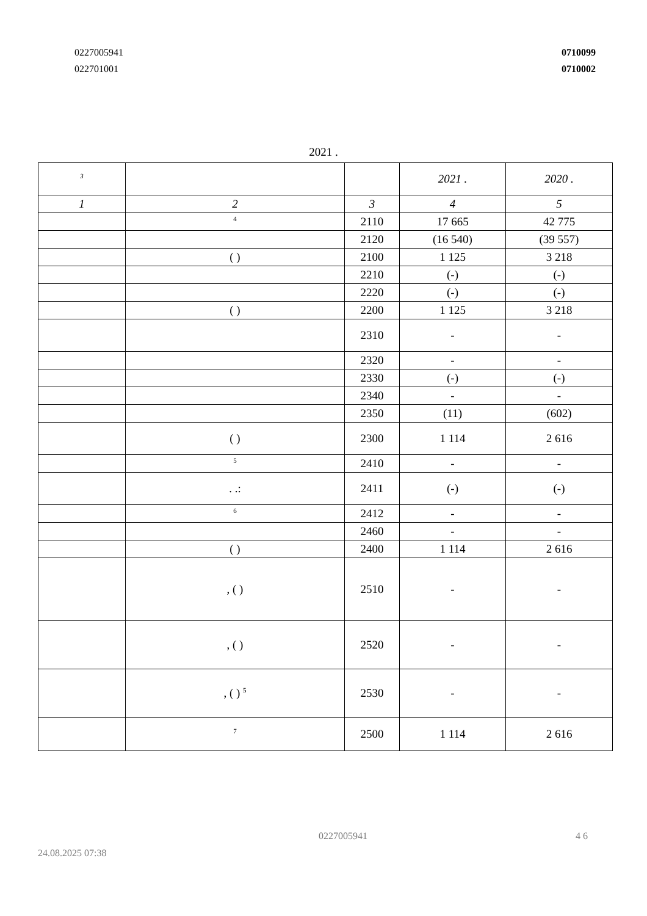0227005941 0710099
022701001 0710002
2021 .
| <sup>3</sup> | | | 2021 . | 2020 . |
| --- | --- | --- | --- | --- |
| 1 | 2 | 3 | 4 | 5 |
| | <sup>4</sup> | 2110 | 17 665 | 42 775 |
| | | 2120 | (16 540) | (39 557) |
| | ( ) | 2100 | 1 125 | 3 218 |
| | | 2210 | (-) | (-) |
| | | 2220 | (-) | (-) |
| | ( ) | 2200 | 1 125 | 3 218 |
| | | 2310 | - | - |
| | | 2320 | - | - |
| | | 2330 | (-) | (-) |
| | | 2340 | - | - |
| | | 2350 | (11) | (602) |
| | ( ) | 2300 | 1 114 | 2 616 |
| | <sup>5</sup> | 2410 | - | - |
| | . .: | 2411 | (-) | (-) |
| | <sup>6</sup> | 2412 | - | - |
| | | 2460 | - | - |
| | ( ) | 2400 | 1 114 | 2 616 |
| | , ( ) | 2510 | - | - |
| | , ( ) | 2520 | - | - |
| | , ( ) <sup>5</sup> | 2530 | - | - |
| | <sup>7</sup> | 2500 | 1 114 | 2 616 |
0227005941 4 6
24.08.2025 07:38